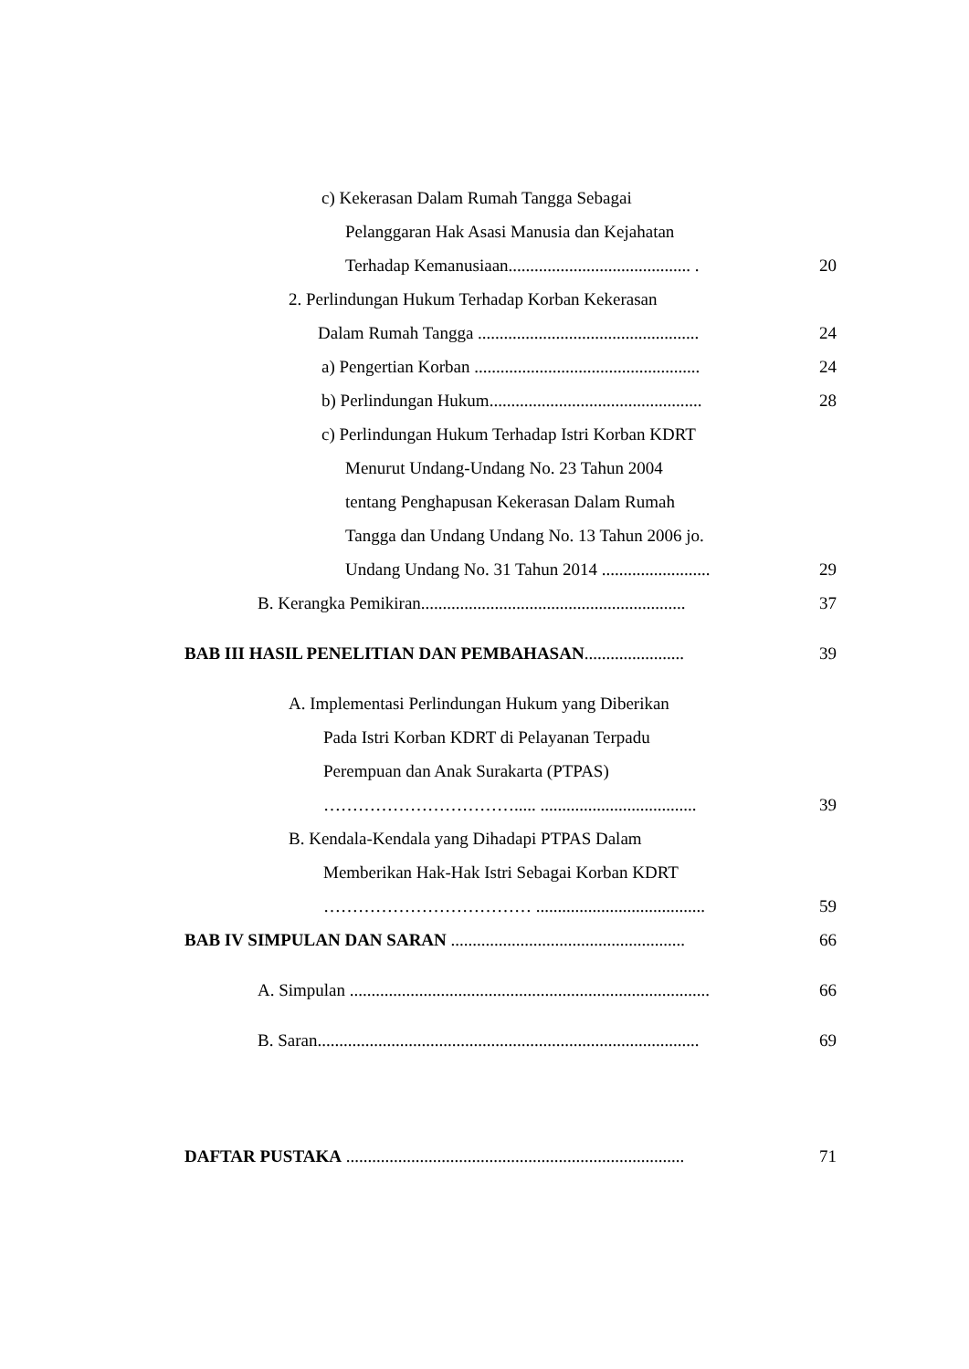c) Kekerasan Dalam Rumah Tangga Sebagai
Pelanggaran Hak Asasi Manusia dan Kejahatan
Terhadap Kemanusiaan.......................................... . 20
2. Perlindungan Hukum Terhadap Korban Kekerasan
Dalam Rumah Tangga ................................................... 24
a) Pengertian Korban ....................................................
24
b) Perlindungan Hukum................................................. 28
c) Perlindungan Hukum Terhadap Istri Korban KDRT
Menurut Undang-Undang No. 23 Tahun 2004
tentang Penghapusan Kekerasan Dalam Rumah
Tangga dan Undang Undang No. 13 Tahun 2006 jo.
Undang Undang No. 31 Tahun 2014 ......................... 29
B. Kerangka Pemikiran.............................................................
37
BAB III HASIL PENELITIAN DAN PEMBAHASAN....................... 39
A. Implementasi Perlindungan Hukum yang Diberikan
Pada Istri Korban KDRT di Pelayanan Terpadu
Perempuan dan Anak Surakarta (PTPAS)
……………………………..... .................................... 39
B. Kendala-Kendala yang Dihadapi PTPAS Dalam
Memberikan Hak-Hak Istri Sebagai Korban KDRT
……………………………… ....................................... 59
BAB IV SIMPULAN DAN SARAN ......................................................
66
A. Simpulan ...................................................................................
66
B. Saran........................................................................................
69
DAFTAR PUSTAKA ..............................................................................
71